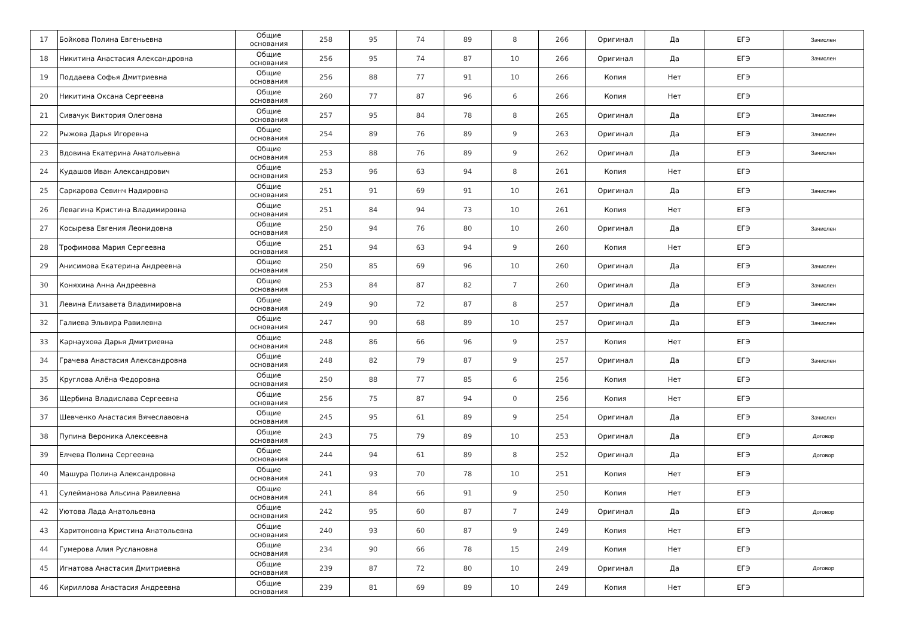| 17 | Бойкова Полина Евгеньевна | Общие основания | 258 | 95 | 74 | 89 | 8 | 266 | Оригинал | Да | ЕГЭ | Зачислен |
| 18 | Никитина Анастасия Александровна | Общие основания | 256 | 95 | 74 | 87 | 10 | 266 | Оригинал | Да | ЕГЭ | Зачислен |
| 19 | Поддаева Софья Дмитриевна | Общие основания | 256 | 88 | 77 | 91 | 10 | 266 | Копия | Нет | ЕГЭ | |
| 20 | Никитина Оксана Сергеевна | Общие основания | 260 | 77 | 87 | 96 | 6 | 266 | Копия | Нет | ЕГЭ | |
| 21 | Сивачук Виктория Олеговна | Общие основания | 257 | 95 | 84 | 78 | 8 | 265 | Оригинал | Да | ЕГЭ | Зачислен |
| 22 | Рыжова Дарья Игоревна | Общие основания | 254 | 89 | 76 | 89 | 9 | 263 | Оригинал | Да | ЕГЭ | Зачислен |
| 23 | Вдовина Екатерина Анатольевна | Общие основания | 253 | 88 | 76 | 89 | 9 | 262 | Оригинал | Да | ЕГЭ | Зачислен |
| 24 | Кудашов Иван Александрович | Общие основания | 253 | 96 | 63 | 94 | 8 | 261 | Копия | Нет | ЕГЭ | |
| 25 | Саркарова Севинч Надировна | Общие основания | 251 | 91 | 69 | 91 | 10 | 261 | Оригинал | Да | ЕГЭ | Зачислен |
| 26 | Левагина Кристина Владимировна | Общие основания | 251 | 84 | 94 | 73 | 10 | 261 | Копия | Нет | ЕГЭ | |
| 27 | Косырева Евгения Леонидовна | Общие основания | 250 | 94 | 76 | 80 | 10 | 260 | Оригинал | Да | ЕГЭ | Зачислен |
| 28 | Трофимова Мария Сергеевна | Общие основания | 251 | 94 | 63 | 94 | 9 | 260 | Копия | Нет | ЕГЭ | |
| 29 | Анисимова Екатерина Андреевна | Общие основания | 250 | 85 | 69 | 96 | 10 | 260 | Оригинал | Да | ЕГЭ | Зачислен |
| 30 | Коняхина Анна Андреевна | Общие основания | 253 | 84 | 87 | 82 | 7 | 260 | Оригинал | Да | ЕГЭ | Зачислен |
| 31 | Левина Елизавета Владимировна | Общие основания | 249 | 90 | 72 | 87 | 8 | 257 | Оригинал | Да | ЕГЭ | Зачислен |
| 32 | Галиева Эльвира Равилевна | Общие основания | 247 | 90 | 68 | 89 | 10 | 257 | Оригинал | Да | ЕГЭ | Зачислен |
| 33 | Карнаухова Дарья Дмитриевна | Общие основания | 248 | 86 | 66 | 96 | 9 | 257 | Копия | Нет | ЕГЭ | |
| 34 | Грачева Анастасия Александровна | Общие основания | 248 | 82 | 79 | 87 | 9 | 257 | Оригинал | Да | ЕГЭ | Зачислен |
| 35 | Круглова Алёна Федоровна | Общие основания | 250 | 88 | 77 | 85 | 6 | 256 | Копия | Нет | ЕГЭ | |
| 36 | Щербина Владислава Сергеевна | Общие основания | 256 | 75 | 87 | 94 | 0 | 256 | Копия | Нет | ЕГЭ | |
| 37 | Шевченко Анастасия Вячеславовна | Общие основания | 245 | 95 | 61 | 89 | 9 | 254 | Оригинал | Да | ЕГЭ | Зачислен |
| 38 | Пупина Вероника Алексеевна | Общие основания | 243 | 75 | 79 | 89 | 10 | 253 | Оригинал | Да | ЕГЭ | Договор |
| 39 | Елчева Полина Сергеевна | Общие основания | 244 | 94 | 61 | 89 | 8 | 252 | Оригинал | Да | ЕГЭ | Договор |
| 40 | Машура Полина Александровна | Общие основания | 241 | 93 | 70 | 78 | 10 | 251 | Копия | Нет | ЕГЭ | |
| 41 | Сулейманова Альсина Равилевна | Общие основания | 241 | 84 | 66 | 91 | 9 | 250 | Копия | Нет | ЕГЭ | |
| 42 | Уютова Лада Анатольевна | Общие основания | 242 | 95 | 60 | 87 | 7 | 249 | Оригинал | Да | ЕГЭ | Договор |
| 43 | Харитоновна Кристина Анатольевна | Общие основания | 240 | 93 | 60 | 87 | 9 | 249 | Копия | Нет | ЕГЭ | |
| 44 | Гумерова Алия Руслановна | Общие основания | 234 | 90 | 66 | 78 | 15 | 249 | Копия | Нет | ЕГЭ | |
| 45 | Игнатова Анастасия Дмитриевна | Общие основания | 239 | 87 | 72 | 80 | 10 | 249 | Оригинал | Да | ЕГЭ | Договор |
| 46 | Кириллова Анастасия Андреевна | Общие основания | 239 | 81 | 69 | 89 | 10 | 249 | Копия | Нет | ЕГЭ | |